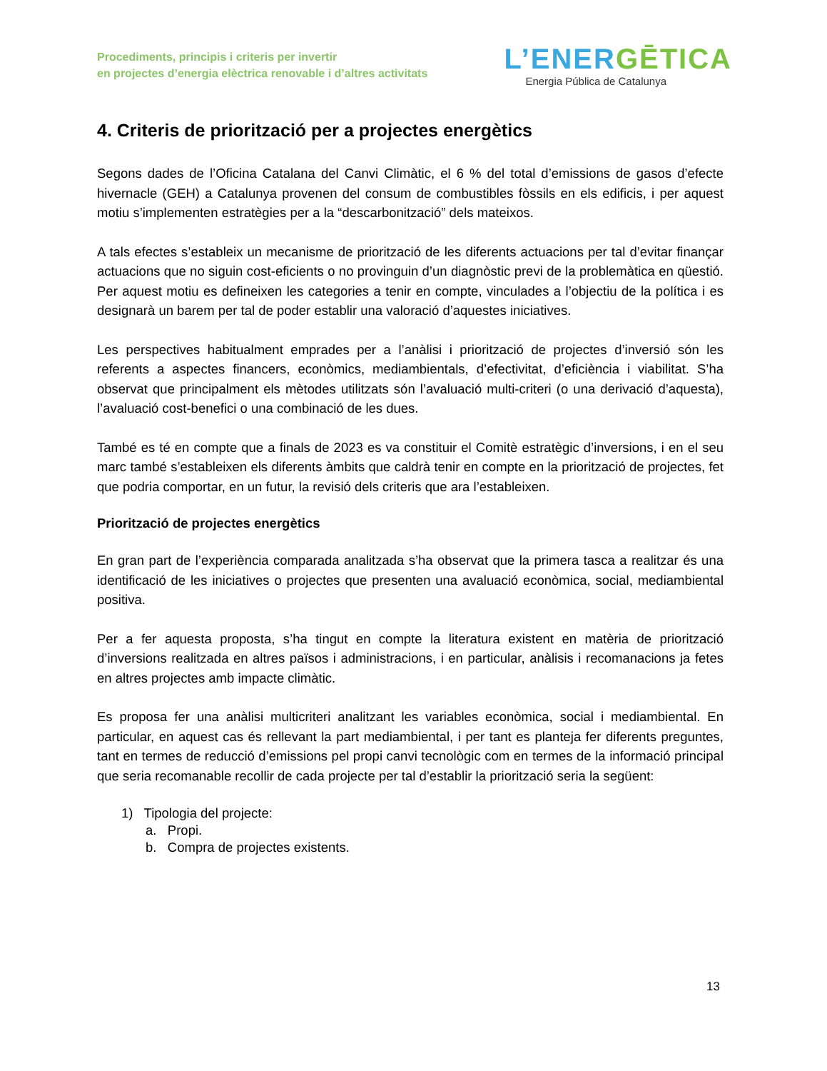Procediments, principis i criteris per invertir
en projectes d’energia elèctrica renovable i d’altres activitats
L’ENERGĒTICA
Energia Pública de Catalunya
4. Criteris de priorització per a projectes energètics
Segons dades de l’Oficina Catalana del Canvi Climàtic, el 6 % del total d’emissions de gasos d’efecte hivernacle (GEH) a Catalunya provenen del consum de combustibles fòssils en els edificis, i per aquest motiu s’implementen estratègies per a la “descarbonització” dels mateixos.
A tals efectes s’estableix un mecanisme de priorització de les diferents actuacions per tal d’evitar finançar actuacions que no siguin cost-eficients o no provinguin d’un diagnòstic previ de la problemàtica en qüestió. Per aquest motiu es defineixen les categories a tenir en compte, vinculades a l’objectiu de la política i es designarà un barem per tal de poder establir una valoració d’aquestes iniciatives.
Les perspectives habitualment emprades per a l’anàlisi i priorització de projectes d’inversió són les referents a aspectes financers, econòmics, mediambientals, d’efectivitat, d’eficiència i viabilitat. S’ha observat que principalment els mètodes utilitzats són l’avaluació multi-criteri (o una derivació d’aquesta), l’avaluació cost-benefici o una combinació de les dues.
També es té en compte que a finals de 2023 es va constituir el Comitè estratègic d’inversions, i en el seu marc també s’estableixen els diferents àmbits que caldrà tenir en compte en la priorització de projectes, fet que podria comportar, en un futur, la revisió dels criteris que ara l’estableixen.
Priorització de projectes energètics
En gran part de l’experiència comparada analitzada s’ha observat que la primera tasca a realitzar és una identificació de les iniciatives o projectes que presenten una avaluació econòmica, social, mediambiental positiva.
Per a fer aquesta proposta, s’ha tingut en compte la literatura existent en matèria de priorització d’inversions realitzada en altres països i administracions, i en particular, anàlisis i recomanacions ja fetes en altres projectes amb impacte climàtic.
Es proposa fer una anàlisi multicriteri analitzant les variables econòmica, social i mediambiental. En particular, en aquest cas és rellevant la part mediambiental, i per tant es planteja fer diferents preguntes, tant en termes de reducció d’emissions pel propi canvi tecnològic com en termes de la informació principal que seria recomanable recollir de cada projecte per tal d’establir la priorització seria la següent:
1) Tipologia del projecte:
a. Propi.
b. Compra de projectes existents.
13